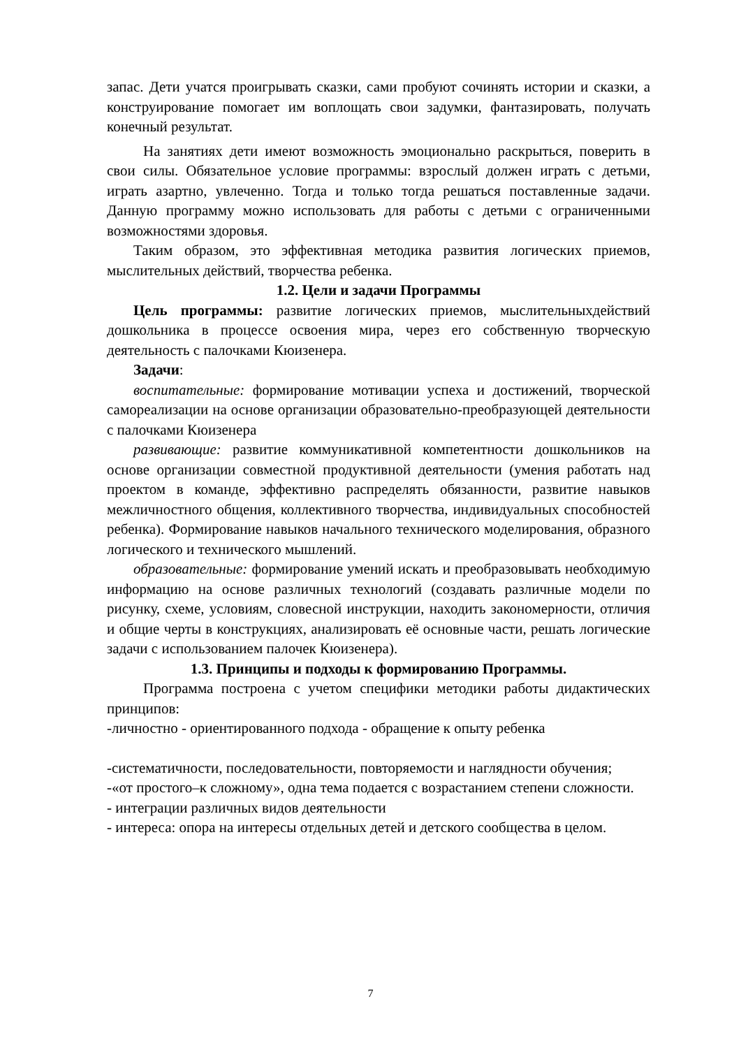запас. Дети учатся проигрывать сказки, сами пробуют сочинять истории и сказки, а конструирование помогает им воплощать свои задумки, фантазировать, получать конечный результат.
На занятиях дети имеют возможность эмоционально раскрыться, поверить в свои силы. Обязательное условие программы: взрослый должен играть с детьми, играть азартно, увлеченно. Тогда и только тогда решаться поставленные задачи. Данную программу можно использовать для работы с детьми с ограниченными возможностями здоровья.
Таким образом, это эффективная методика развития логических приемов, мыслительных действий, творчества ребенка.
1.2. Цели и задачи Программы
Цель программы: развитие логических приемов, мыслительныхдействий дошкольника в процессе освоения мира, через его собственную творческую деятельность с палочками Кюизенера.
Задачи:
воспитательные: формирование мотивации успеха и достижений, творческой самореализации на основе организации образовательно-преобразующей деятельности с палочками Кюизенера
развивающие: развитие коммуникативной компетентности дошкольников на основе организации совместной продуктивной деятельности (умения работать над проектом в команде, эффективно распределять обязанности, развитие навыков межличностного общения, коллективного творчества, индивидуальных способностей ребенка). Формирование навыков начального технического моделирования, образного логического и технического мышлений.
образовательные: формирование умений искать и преобразовывать необходимую информацию на основе различных технологий (создавать различные модели по рисунку, схеме, условиям, словесной инструкции, находить закономерности, отличия и общие черты в конструкциях, анализировать её основные части, решать логические задачи с использованием палочек Кюизенера).
1.3. Принципы и подходы к формированию Программы.
Программа построена с учетом специфики методики работы дидактических принципов:
-личностно - ориентированного подхода - обращение к опыту ребенка
-систематичности, последовательности, повторяемости и наглядности обучения;
-«от простого–к сложному», одна тема подается с возрастанием степени сложности.
- интеграции различных видов деятельности
- интереса: опора на интересы отдельных детей и детского сообщества в целом.
7